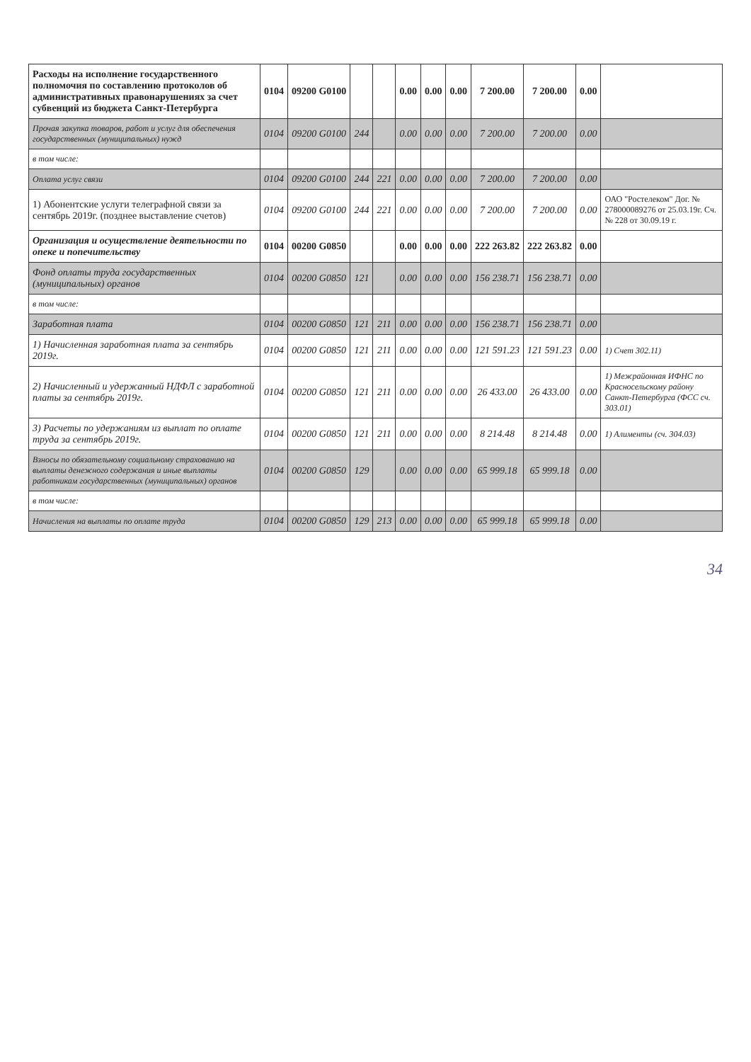| Расходы на исполнение государственного полномочия по составлению протоколов об административных правонарушениях за счет субвенций из бюджета Санкт-Петербурга | 0104 | 09200 G0100 | | | 0.00 | 0.00 | 0.00 | 7 200.00 | 7 200.00 | 0.00 | |
| Прочая закупка товаров, работ и услуг для обеспечения государственных (муниципальных) нужд | 0104 | 09200 G0100 | 244 | | 0.00 | 0.00 | 0.00 | 7 200.00 | 7 200.00 | 0.00 | |
| в том числе: | | | | | | | | | | | |
| Оплата услуг связи | 0104 | 09200 G0100 | 244 | 221 | 0.00 | 0.00 | 0.00 | 7 200.00 | 7 200.00 | 0.00 | |
| 1) Абонентские услуги телеграфной связи за сентябрь 2019г. (позднее выставление счетов) | 0104 | 09200 G0100 | 244 | 221 | 0.00 | 0.00 | 0.00 | 7 200.00 | 7 200.00 | 0.00 | ОАО "Ростелеком" Дог. № 278000089276 от 25.03.19г. Сч.№ 228 от 30.09.19 г. |
| Организация и осуществление деятельности по опеке и попечительству | 0104 | 00200 G0850 | | | 0.00 | 0.00 | 0.00 | 222 263.82 | 222 263.82 | 0.00 | |
| Фонд оплаты труда государственных (муниципальных) органов | 0104 | 00200 G0850 | 121 | | 0.00 | 0.00 | 0.00 | 156 238.71 | 156 238.71 | 0.00 | |
| в том числе: | | | | | | | | | | | |
| Заработная плата | 0104 | 00200 G0850 | 121 | 211 | 0.00 | 0.00 | 0.00 | 156 238.71 | 156 238.71 | 0.00 | |
| 1) Начисленная заработная плата за сентябрь 2019г. | 0104 | 00200 G0850 | 121 | 211 | 0.00 | 0.00 | 0.00 | 121 591.23 | 121 591.23 | 0.00 | 1) Счет 302.11) |
| 2) Начисленный и удержанный НДФЛ с заработной платы за сентябрь 2019г. | 0104 | 00200 G0850 | 121 | 211 | 0.00 | 0.00 | 0.00 | 26 433.00 | 26 433.00 | 0.00 | 1) Межрайонная ИФНС по Красносельскому району Санкт-Петербурга (ФСС сч. 303.01) |
| 3) Расчеты по удержаниям из выплат по оплате труда за сентябрь 2019г. | 0104 | 00200 G0850 | 121 | 211 | 0.00 | 0.00 | 0.00 | 8 214.48 | 8 214.48 | 0.00 | 1) Алименты (сч. 304.03) |
| Взносы по обязательному социальному страхованию на выплаты денежного содержания и иные выплаты работникам государственных (муниципальных) органов | 0104 | 00200 G0850 | 129 | | 0.00 | 0.00 | 0.00 | 65 999.18 | 65 999.18 | 0.00 | |
| в том числе: | | | | | | | | | | | |
| Начисления на выплаты по оплате труда | 0104 | 00200 G0850 | 129 | 213 | 0.00 | 0.00 | 0.00 | 65 999.18 | 65 999.18 | 0.00 | |
34